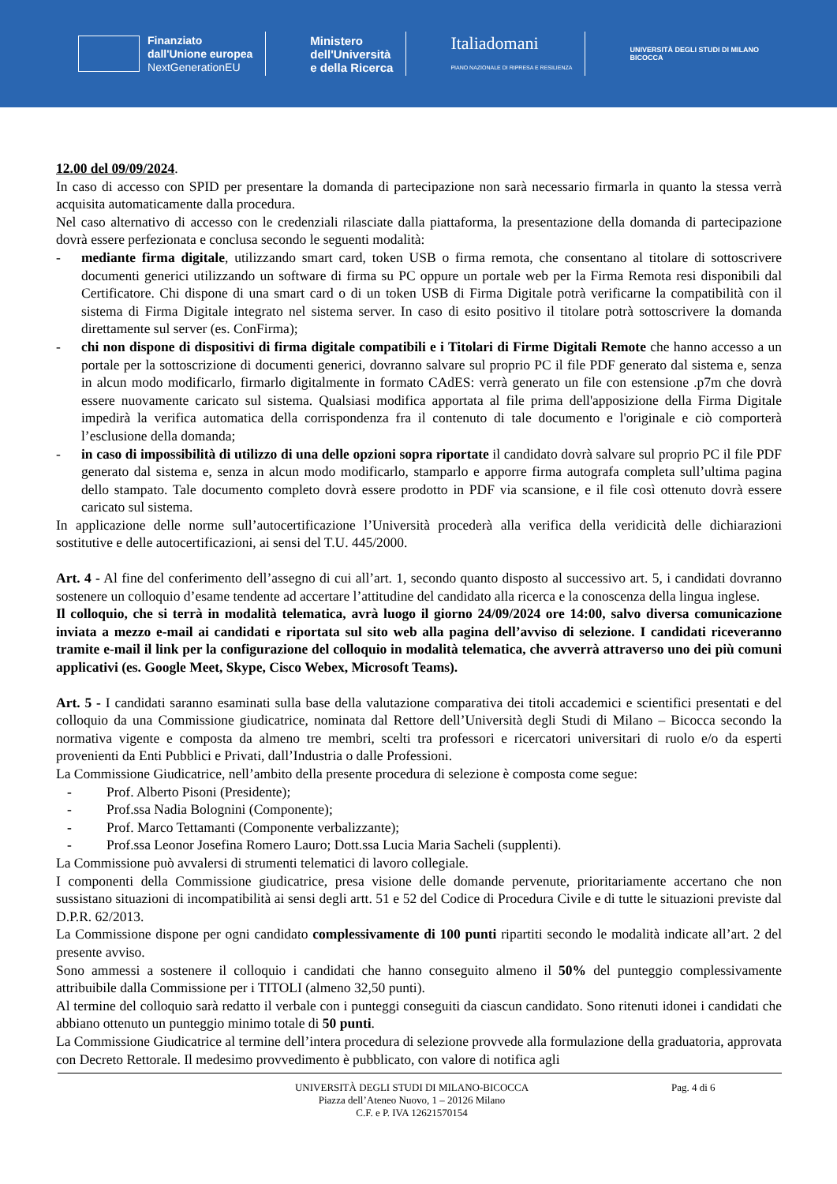Finanziato
dall'Unione europea
NextGenerationEU
Ministero
dell'Università
e della Ricerca
Italiadomani
PIANO NAZIONALE DI RIPRESA E RESILIENZA
UNIVERSITÀ DEGLI STUDI DI MILANO
BICOCCA
12.00 del 09/09/2024.
In caso di accesso con SPID per presentare la domanda di partecipazione non sarà necessario firmarla in quanto la stessa verrà acquisita automaticamente dalla procedura.
Nel caso alternativo di accesso con le credenziali rilasciate dalla piattaforma, la presentazione della domanda di partecipazione dovrà essere perfezionata e conclusa secondo le seguenti modalità:
- mediante firma digitale, utilizzando smart card, token USB o firma remota, che consentano al titolare di sottoscrivere documenti generici utilizzando un software di firma su PC oppure un portale web per la Firma Remota resi disponibili dal Certificatore. Chi dispone di una smart card o di un token USB di Firma Digitale potrà verificarne la compatibilità con il sistema di Firma Digitale integrato nel sistema server. In caso di esito positivo il titolare potrà sottoscrivere la domanda direttamente sul server (es. ConFirma);
- chi non dispone di dispositivi di firma digitale compatibili e i Titolari di Firme Digitali Remote che hanno accesso a un portale per la sottoscrizione di documenti generici, dovranno salvare sul proprio PC il file PDF generato dal sistema e, senza in alcun modo modificarlo, firmarlo digitalmente in formato CAdES: verrà generato un file con estensione .p7m che dovrà essere nuovamente caricato sul sistema. Qualsiasi modifica apportata al file prima dell'apposizione della Firma Digitale impedirà la verifica automatica della corrispondenza fra il contenuto di tale documento e l'originale e ciò comporterà l’esclusione della domanda;
- in caso di impossibilità di utilizzo di una delle opzioni sopra riportate il candidato dovrà salvare sul proprio PC il file PDF generato dal sistema e, senza in alcun modo modificarlo, stamparlo e apporre firma autografa completa sull’ultima pagina dello stampato. Tale documento completo dovrà essere prodotto in PDF via scansione, e il file così ottenuto dovrà essere caricato sul sistema.
In applicazione delle norme sull’autocertificazione l’Università procederà alla verifica della veridicità delle dichiarazioni sostitutive e delle autocertificazioni, ai sensi del T.U. 445/2000.
Art. 4 - Al fine del conferimento dell’assegno di cui all’art. 1, secondo quanto disposto al successivo art. 5, i candidati dovranno sostenere un colloquio d’esame tendente ad accertare l’attitudine del candidato alla ricerca e la conoscenza della lingua inglese.
Il colloquio, che si terrà in modalità telematica, avrà luogo il giorno 24/09/2024 ore 14:00, salvo diversa comunicazione inviata a mezzo e-mail ai candidati e riportata sul sito web alla pagina dell’avviso di selezione. I candidati riceveranno tramite e-mail il link per la configurazione del colloquio in modalità telematica, che avverrà attraverso uno dei più comuni applicativi (es. Google Meet, Skype, Cisco Webex, Microsoft Teams).
Art. 5 - I candidati saranno esaminati sulla base della valutazione comparativa dei titoli accademici e scientifici presentati e del colloquio da una Commissione giudicatrice, nominata dal Rettore dell’Università degli Studi di Milano – Bicocca secondo la normativa vigente e composta da almeno tre membri, scelti tra professori e ricercatori universitari di ruolo e/o da esperti provenienti da Enti Pubblici e Privati, dall’Industria o dalle Professioni.
La Commissione Giudicatrice, nell’ambito della presente procedura di selezione è composta come segue:
- Prof. Alberto Pisoni (Presidente);
- Prof.ssa Nadia Bolognini (Componente);
- Prof. Marco Tettamanti (Componente verbalizzante);
- Prof.ssa Leonor Josefina Romero Lauro; Dott.ssa Lucia Maria Sacheli (supplenti).
La Commissione può avvalersi di strumenti telematici di lavoro collegiale.
I componenti della Commissione giudicatrice, presa visione delle domande pervenute, prioritariamente accertano che non sussistano situazioni di incompatibilità ai sensi degli artt. 51 e 52 del Codice di Procedura Civile e di tutte le situazioni previste dal D.P.R. 62/2013.
La Commissione dispone per ogni candidato complessivamente di 100 punti ripartiti secondo le modalità indicate all’art. 2 del presente avviso.
Sono ammessi a sostenere il colloquio i candidati che hanno conseguito almeno il 50% del punteggio complessivamente attribuibile dalla Commissione per i TITOLI (almeno 32,50 punti).
Al termine del colloquio sarà redatto il verbale con i punteggi conseguiti da ciascun candidato. Sono ritenuti idonei i candidati che abbiano ottenuto un punteggio minimo totale di 50 punti.
La Commissione Giudicatrice al termine dell’intera procedura di selezione provvede alla formulazione della graduatoria, approvata con Decreto Rettorale. Il medesimo provvedimento è pubblicato, con valore di notifica agli
UNIVERSITÀ DEGLI STUDI DI MILANO-BICOCCA
Piazza dell’Ateneo Nuovo, 1 – 20126 Milano
C.F. e P. IVA 12621570154
Pag. 4 di 6